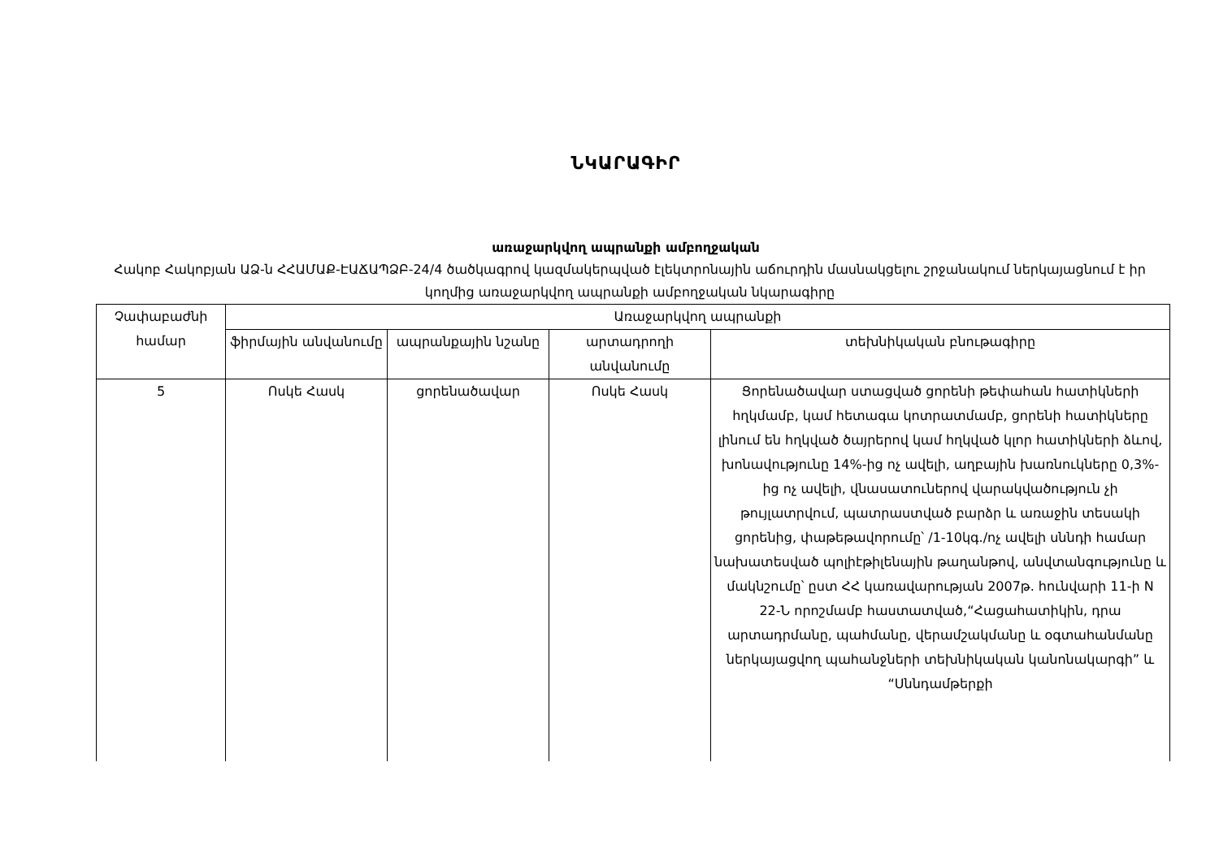ՆԿԱՐԱԳԻՐ
առաջարկվող ապրանքի ամբողջական
Հակոբ Հակոբյան ԱՁ-ն ՀՀԱՄԱՔ-ԷԱՃԱՊՁԲ-24/4 ծածկագրով կազմակերպված էլեկտրոնային աճուրդին մասնակցելու շրջանակում ներկայացնում է իր կողմից առաջարկվող ապրանքի ամբողջական նկարագիրը
| Չափաբաժնի համար | Առաջարկվող ապրանքի | | | |
| --- | --- | --- | --- | --- |
| | ֆիրմային անվանումը | ապրանքային նշանը | արտադրողի անվանումը | տեխնիկական բնութագիրը |
| 5 | Ոսկե Հասկ | ցորենածավար | Ոսկե Հասկ | Ցորենածավար ստացված ցորենի թեփահան հատիկների հղկմամբ, կամ հետագա կոտրատմամբ, ցորենի հատիկները լինում են հղկված ծայրերով կամ հղկված կլոր հատիկների ձևով, խոնավությունը 14%-ից ոչ ավելի, աղբային խառնուկները 0,3%-ից ոչ ավելի, վնասատուներով վարակվածություն չի թույլատրվում, պատրաստված բարձր և առաջին տեսակի ցորենից, փաթեթավորումը՝ /1-10կգ./ոչ ավելի սննդի համար նախատեսված պոլիէթիլենային թաղանթով, անվտանգությունը և մակնշումը՝ ըստ ՀՀ կառավարության 2007թ. հունվարի 11-ի N 22-Ն որոշմամբ հաստատված,“Հացահատիկին, դրա արտադրմանը, պահմանը, վերամշակմանը և օգտահանմանը ներկայացվող պահանջների տեխնիկական կանոնակարգի” և “Սննդամթերքի |